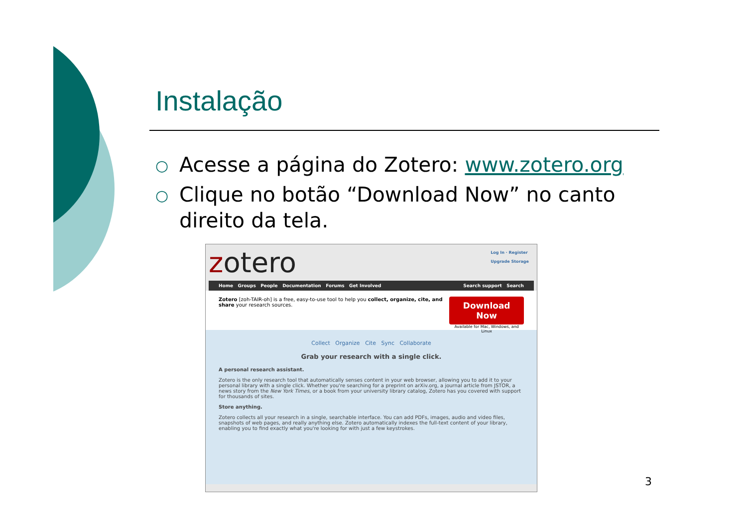Instalação
○ Acesse a página do Zotero: www.zotero.org
○ Clique no botão “Download Now” no canto direito da tela.
Log In · Register
Upgrade Storage
zotero
Home Groups People Documentation Forums Get Involved Search support Search
Zotero [zoh-TAIR-oh] is a free, easy-to-use tool to help you collect, organize, cite, and share your research sources.
Download Now
Available for Mac, Windows, and Linux
Collect Organize Cite Sync Collaborate
Grab your research with a single click.
A personal research assistant.
Zotero is the only research tool that automatically senses content in your web browser, allowing you to add it to your personal library with a single click. Whether you're searching for a preprint on arXiv.org, a journal article from JSTOR, a news story from the New York Times, or a book from your university library catalog, Zotero has you covered with support for thousands of sites.
Store anything.
Zotero collects all your research in a single, searchable interface. You can add PDFs, images, audio and video files, snapshots of web pages, and really anything else. Zotero automatically indexes the full-text content of your library, enabling you to find exactly what you're looking for with just a few keystrokes.
3